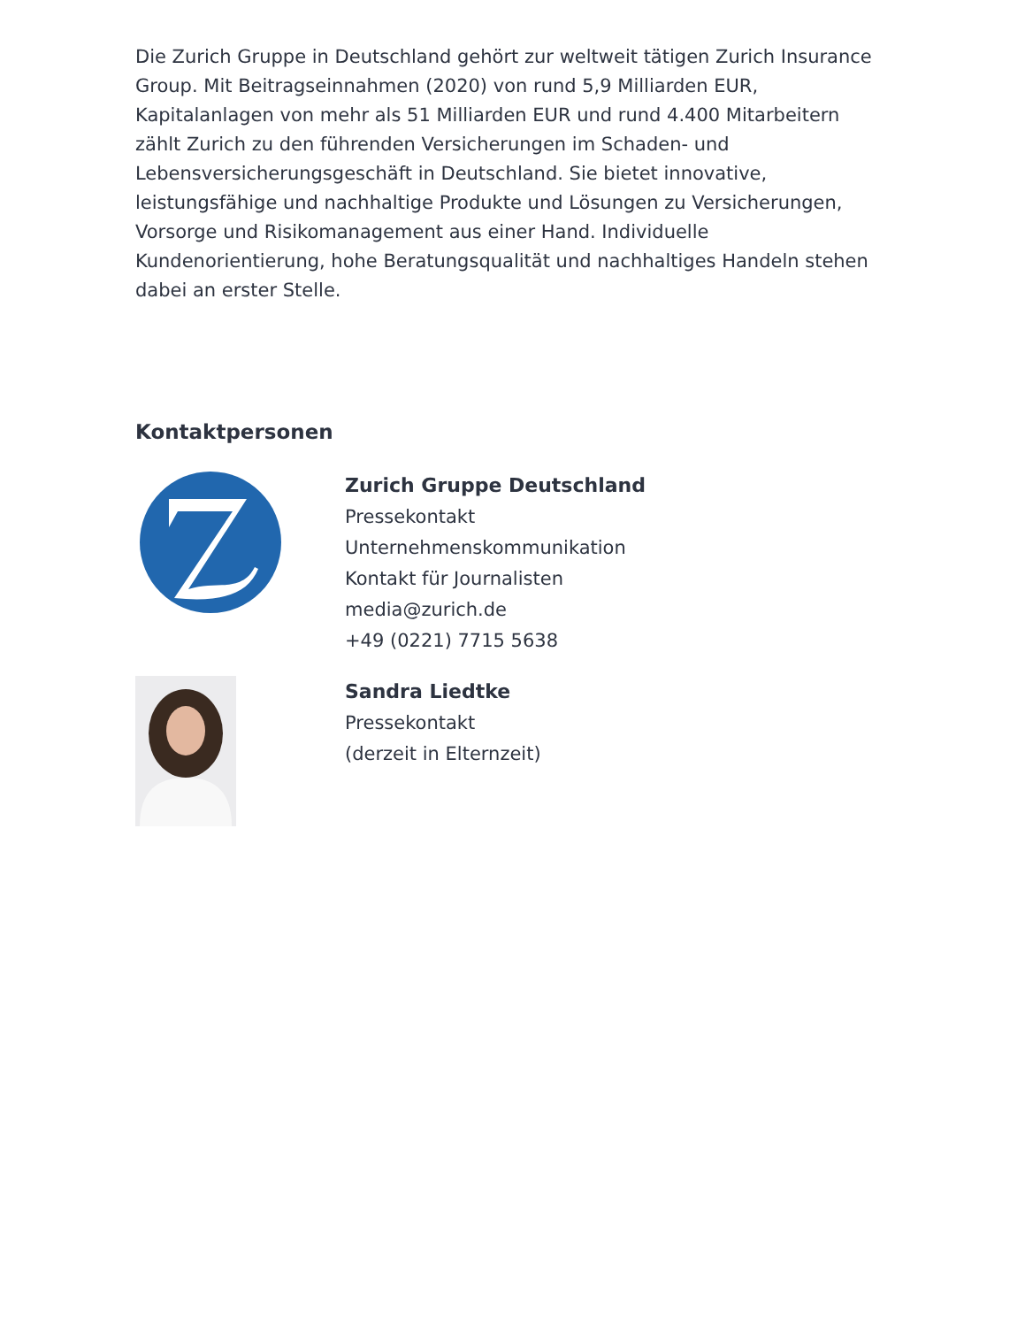Die Zurich Gruppe in Deutschland gehört zur weltweit tätigen Zurich Insurance Group. Mit Beitragseinnahmen (2020) von rund 5,9 Milliarden EUR, Kapitalanlagen von mehr als 51 Milliarden EUR und rund 4.400 Mitarbeitern zählt Zurich zu den führenden Versicherungen im Schaden- und Lebensversicherungsgeschäft in Deutschland. Sie bietet innovative, leistungsfähige und nachhaltige Produkte und Lösungen zu Versicherungen, Vorsorge und Risikomanagement aus einer Hand. Individuelle Kundenorientierung, hohe Beratungsqualität und nachhaltiges Handeln stehen dabei an erster Stelle.
Kontaktpersonen
Zurich Gruppe Deutschland
Pressekontakt
Unternehmenskommunikation
Kontakt für Journalisten
media@zurich.de
+49 (0221) 7715 5638
Sandra Liedtke
Pressekontakt
(derzeit in Elternzeit)